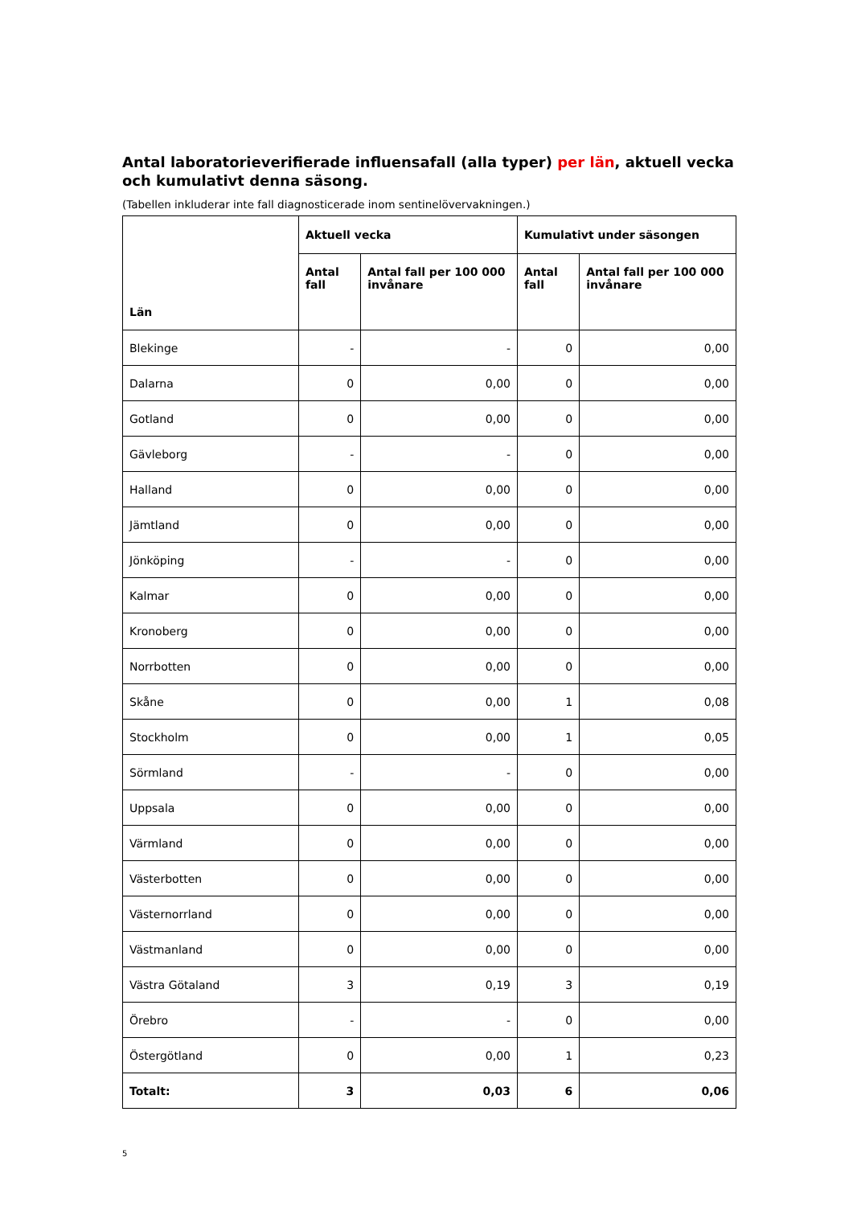Antal laboratorieverifierade influensafall (alla typer) per län, aktuell vecka och kumulativt denna säsong.
(Tabellen inkluderar inte fall diagnosticerade inom sentinelövervakningen.)
| Län | Aktuell vecka | | Kumulativt under säsongen | |
| --- | --- | --- | --- | --- |
| | Antal fall | Antal fall per 100 000 invånare | Antal fall | Antal fall per 100 000 invånare |
| Blekinge | - | - | 0 | 0,00 |
| Dalarna | 0 | 0,00 | 0 | 0,00 |
| Gotland | 0 | 0,00 | 0 | 0,00 |
| Gävleborg | - | - | 0 | 0,00 |
| Halland | 0 | 0,00 | 0 | 0,00 |
| Jämtland | 0 | 0,00 | 0 | 0,00 |
| Jönköping | - | - | 0 | 0,00 |
| Kalmar | 0 | 0,00 | 0 | 0,00 |
| Kronoberg | 0 | 0,00 | 0 | 0,00 |
| Norrbotten | 0 | 0,00 | 0 | 0,00 |
| Skåne | 0 | 0,00 | 1 | 0,08 |
| Stockholm | 0 | 0,00 | 1 | 0,05 |
| Sörmland | - | - | 0 | 0,00 |
| Uppsala | 0 | 0,00 | 0 | 0,00 |
| Värmland | 0 | 0,00 | 0 | 0,00 |
| Västerbotten | 0 | 0,00 | 0 | 0,00 |
| Västernorrland | 0 | 0,00 | 0 | 0,00 |
| Västmanland | 0 | 0,00 | 0 | 0,00 |
| Västra Götaland | 3 | 0,19 | 3 | 0,19 |
| Örebro | - | - | 0 | 0,00 |
| Östergötland | 0 | 0,00 | 1 | 0,23 |
| Totalt: | 3 | 0,03 | 6 | 0,06 |
5